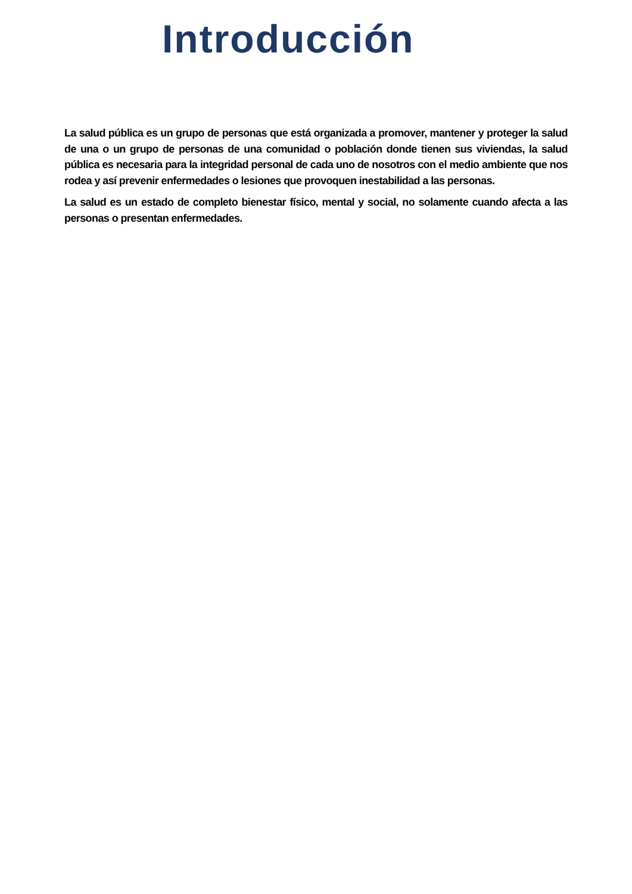Introducción
La salud pública es un grupo de personas que está organizada a promover, mantener y proteger la salud de una o un grupo de personas de una comunidad o población donde tienen sus viviendas, la salud pública es necesaria para la integridad personal de cada uno de nosotros con el medio ambiente que nos rodea y así prevenir enfermedades o lesiones que provoquen inestabilidad a las personas.
La salud es un estado de completo bienestar físico, mental y social, no solamente cuando afecta a las personas o presentan enfermedades.